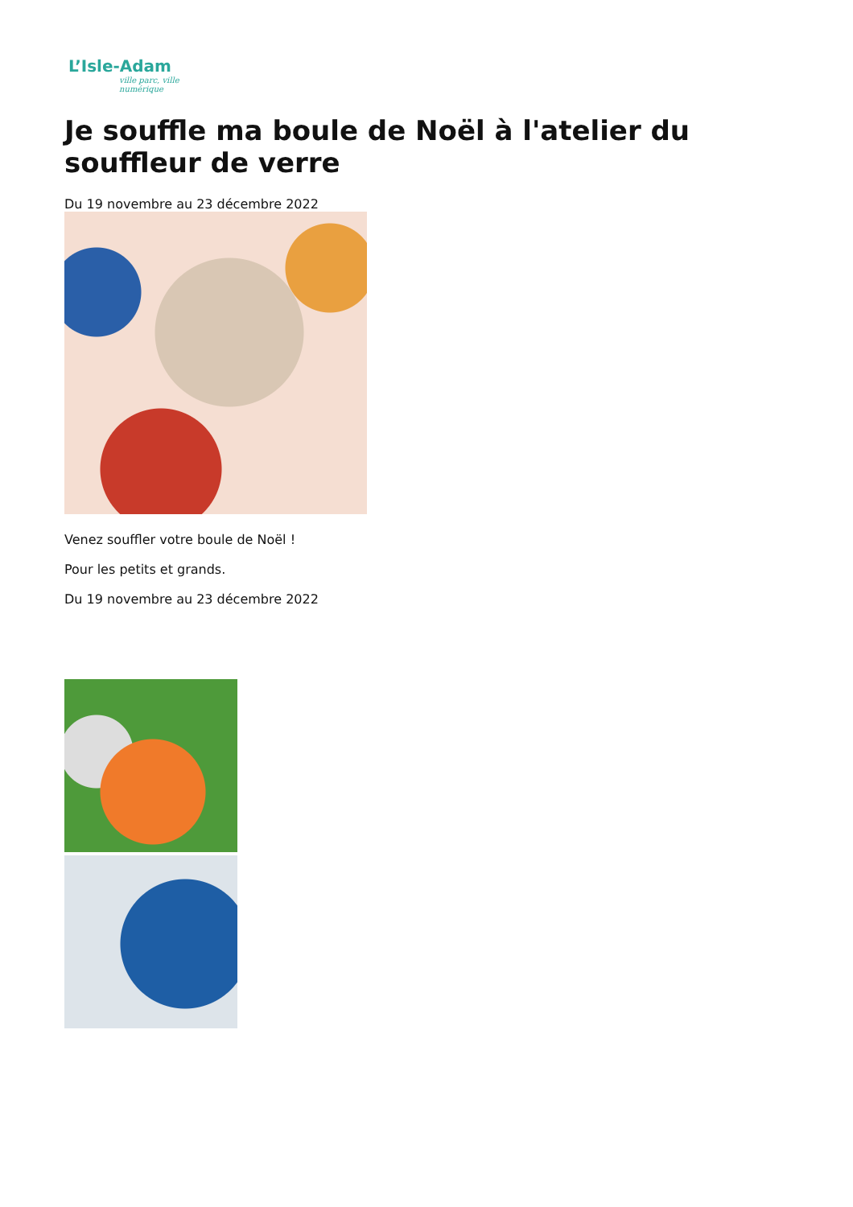L’Isle-Adam
ville parc, ville numérique
Je souffle ma boule de Noël à l'atelier du souffleur de verre
Du 19 novembre au 23 décembre 2022
Venez souffler votre boule de Noël !
Pour les petits et grands.
Du 19 novembre au 23 décembre 2022